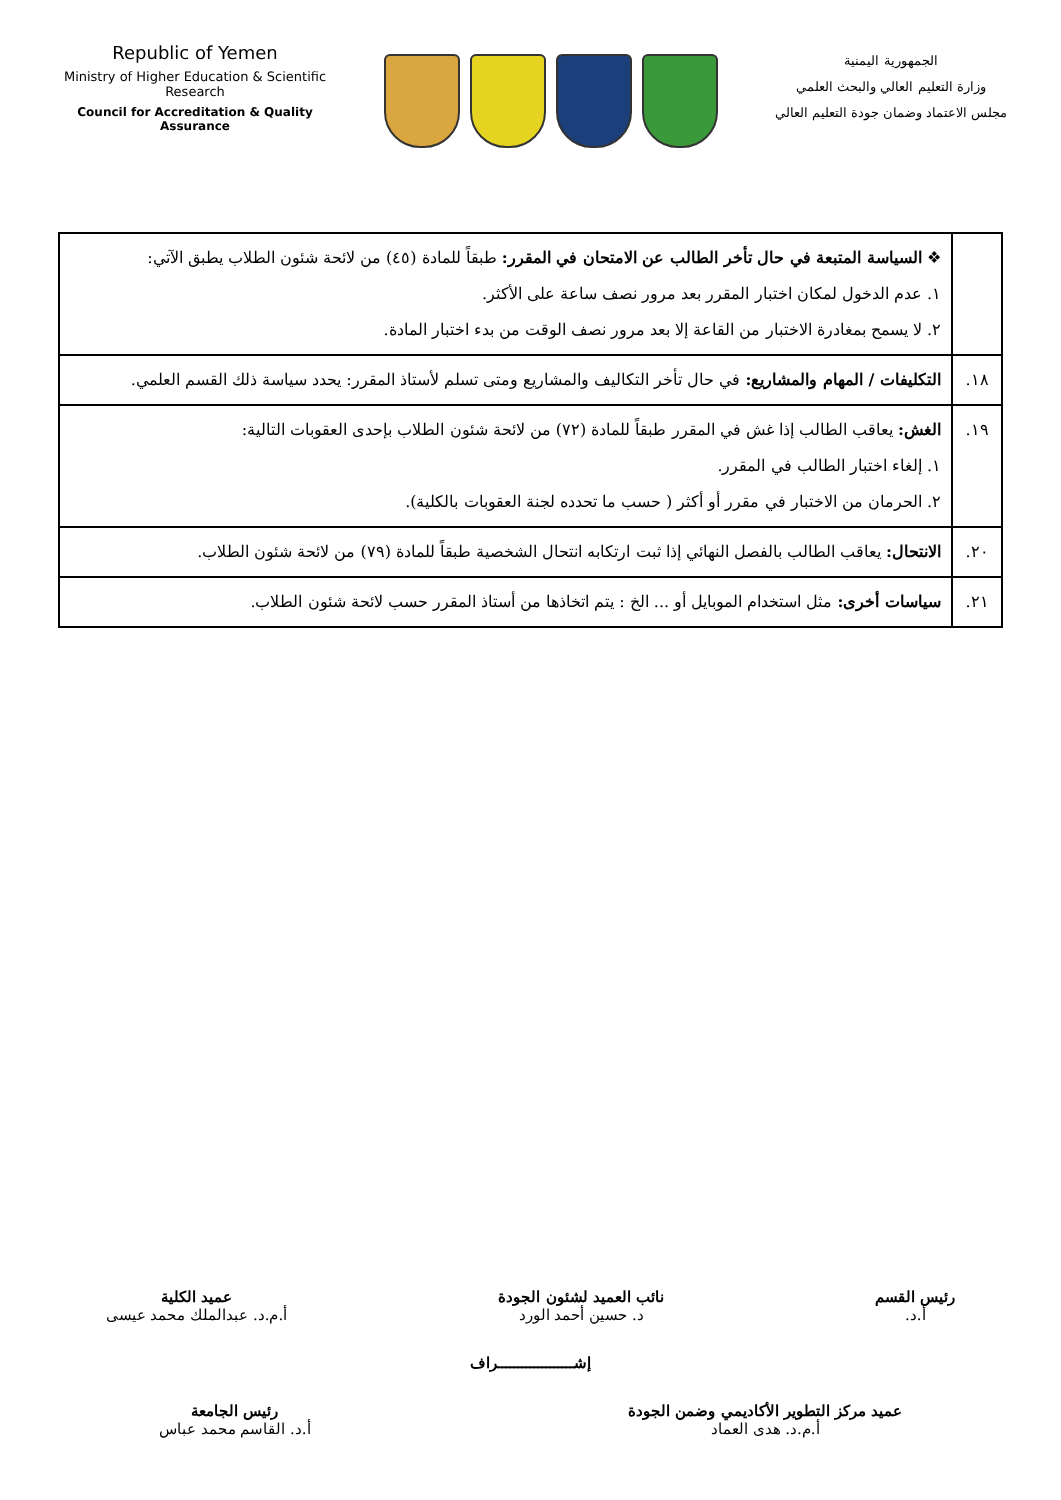Republic of Yemen
Ministry of Higher Education & Scientific Research
Council for Accreditation & Quality Assurance
الجمهورية اليمنية
وزارة التعليم العالي والبحث العلمي
مجلس الاعتماد وضمان جودة التعليم العالي
| | ❖ السياسة المتبعة في حال تأخر الطالب عن الامتحان في المقرر: طبقاً للمادة (٤٥) من لائحة شئون الطلاب يطبق الآتي: ١. عدم الدخول لمكان اختبار المقرر بعد مرور نصف ساعة على الأكثر. ٢. لا يسمح بمغادرة الاختبار من القاعة إلا بعد مرور نصف الوقت من بدء اختبار المادة. |
| ١٨. | التكليفات / المهام والمشاريع: في حال تأخر التكاليف والمشاريع ومتى تسلم لأستاذ المقرر: يحدد سياسة ذلك القسم العلمي. |
| ١٩. | الغش: يعاقب الطالب إذا غش في المقرر طبقاً للمادة (٧٢) من لائحة شئون الطلاب بإحدى العقوبات التالية: ١. إلغاء اختبار الطالب في المقرر. ٢. الحرمان من الاختبار في مقرر أو أكثر ( حسب ما تحدده لجنة العقوبات بالكلية). |
| ٢٠. | الانتحال: يعاقب الطالب بالفصل النهائي إذا ثبت ارتكابه انتحال الشخصية طبقاً للمادة (٧٩) من لائحة شئون الطلاب. |
| ٢١. | سياسات أخرى: مثل استخدام الموبايل أو ... الخ : يتم اتخاذها من أستاذ المقرر حسب لائحة شئون الطلاب. |
رئيس القسم
أ.د.
نائب العميد لشئون الجودة
د. حسين أحمد الورد
عميد الكلية
أ.م.د. عبدالملك محمد عيسى
إشـــــــــــــــــــراف
عميد مركز التطوير الأكاديمي وضمن الجودة
أ.م.د. هدى العماد
رئيس الجامعة
أ.د. القاسم محمد عباس